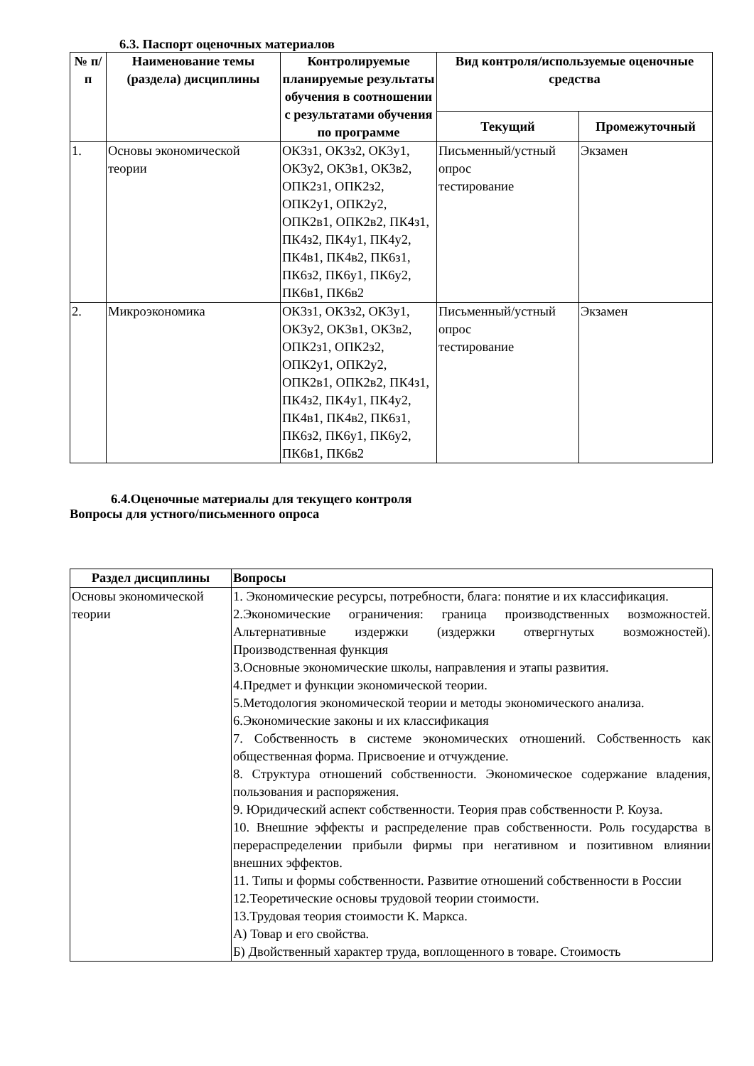6.3. Паспорт оценочных материалов
| № п/п | Наименование темы (раздела) дисциплины | Контролируемые планируемые результаты обучения в соотношении с результатами обучения по программе | Вид контроля/используемые оценочные средства | |
| --- | --- | --- | --- | --- |
| | | | Текущий | Промежуточный |
| 1. | Основы экономической теории | ОК3з1, ОК3з2, ОК3у1, ОК3у2, ОК3в1, ОК3в2, ОПК2з1, ОПК2з2, ОПК2у1, ОПК2у2, ОПК2в1, ОПК2в2, ПК4з1, ПК4з2, ПК4у1, ПК4у2, ПК4в1, ПК4в2, ПК6з1, ПК6з2, ПК6у1, ПК6у2, ПК6в1, ПК6в2 | Письменный/устный опрос тестирование | Экзамен |
| 2. | Микроэкономика | ОК3з1, ОК3з2, ОК3у1, ОК3у2, ОК3в1, ОК3в2, ОПК2з1, ОПК2з2, ОПК2у1, ОПК2у2, ОПК2в1, ОПК2в2, ПК4з1, ПК4з2, ПК4у1, ПК4у2, ПК4в1, ПК4в2, ПК6з1, ПК6з2, ПК6у1, ПК6у2, ПК6в1, ПК6в2 | Письменный/устный опрос тестирование | Экзамен |
6.4.Оценочные материалы для текущего контроля
Вопросы для устного/письменного опроса
| Раздел дисциплины | Вопросы |
| --- | --- |
| Основы экономической теории | 1. Экономические ресурсы, потребности, блага: понятие и их классификация. 2.Экономические ограничения: граница производственных возможностей. Альтернативные издержки (издержки отвергнутых возможностей). Производственная функция 3.Основные экономические школы, направления и этапы развития. 4.Предмет и функции экономической теории. 5.Методология экономической теории и методы экономического анализа. 6.Экономические законы и их классификация 7. Собственность в системе экономических отношений. Собственность как общественная форма. Присвоение и отчуждение. 8. Структура отношений собственности. Экономическое содержание владения, пользования и распоряжения. 9. Юридический аспект собственности. Теория прав собственности Р. Коуза. 10. Внешние эффекты и распределение прав собственности. Роль государства в перераспределении прибыли фирмы при негативном и позитивном влиянии внешних эффектов. 11. Типы и формы собственности. Развитие отношений собственности в России 12.Теоретические основы трудовой теории стоимости. 13.Трудовая теория стоимости К. Маркса. А) Товар и его свойства. Б) Двойственный характер труда, воплощенного в товаре. Стоимость |